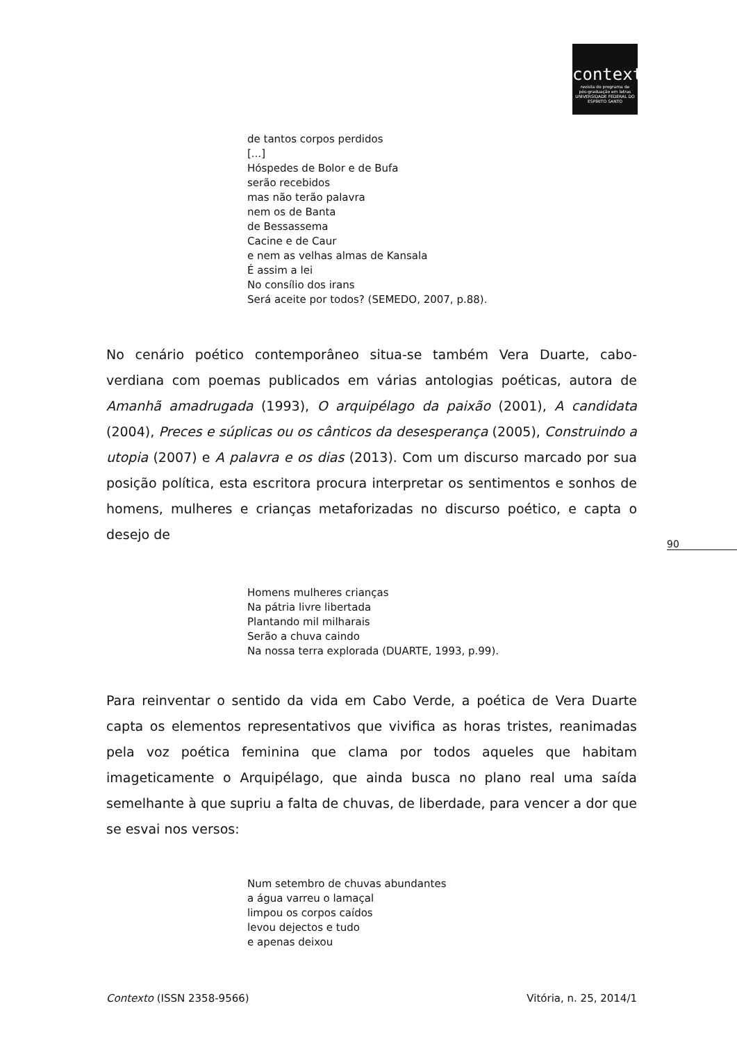contexto
revista do programa de
pós-graduação em letras
UNIVERSIDADE FEDERAL DO ESPÍRITO SANTO
de tantos corpos perdidos
[...]
Hóspedes de Bolor e de Bufa
serão recebidos
mas não terão palavra
nem os de Banta
de Bessassema
Cacine e de Caur
e nem as velhas almas de Kansala
É assim a lei
No consílio dos irans
Será aceite por todos? (SEMEDO, 2007, p.88).
No cenário poético contemporâneo situa-se também Vera Duarte, cabo-verdiana com poemas publicados em várias antologias poéticas, autora de Amanhã amadrugada (1993), O arquipélago da paixão (2001), A candidata (2004), Preces e súplicas ou os cânticos da desesperança (2005), Construindo a utopia (2007) e A palavra e os dias (2013). Com um discurso marcado por sua posição política, esta escritora procura interpretar os sentimentos e sonhos de homens, mulheres e crianças metaforizadas no discurso poético, e capta o desejo de
Homens mulheres crianças
Na pátria livre libertada
Plantando mil milharais
Serão a chuva caindo
Na nossa terra explorada (DUARTE, 1993, p.99).
Para reinventar o sentido da vida em Cabo Verde, a poética de Vera Duarte capta os elementos representativos que vivifica as horas tristes, reanimadas pela voz poética feminina que clama por todos aqueles que habitam imageticamente o Arquipélago, que ainda busca no plano real uma saída semelhante à que supriu a falta de chuvas, de liberdade, para vencer a dor que se esvai nos versos:
Num setembro de chuvas abundantes
a água varreu o lamaçal
limpou os corpos caídos
levou dejectos e tudo
e apenas deixou
90
Contexto (ISSN 2358-9566) Vitória, n. 25, 2014/1